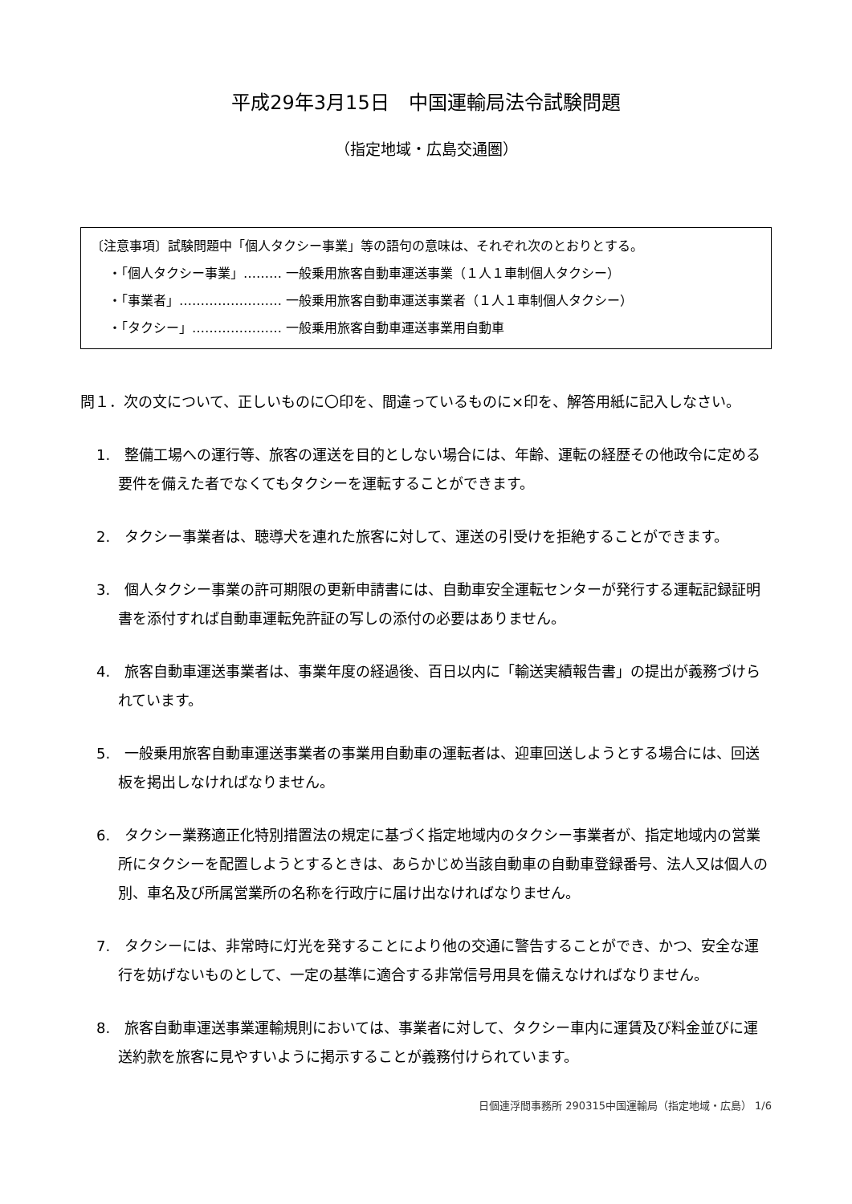平成29年3月15日　中国運輸局法令試験問題
（指定地域・広島交通圏）
〔注意事項〕試験問題中「個人タクシー事業」等の語句の意味は、それぞれ次のとおりとする。
・「個人タクシー事業」……… 一般乗用旅客自動車運送事業（１人１車制個人タクシー）
・「事業者」…………………… 一般乗用旅客自動車運送事業者（１人１車制個人タクシー）
・「タクシー」………………… 一般乗用旅客自動車運送事業用自動車
問１．次の文について、正しいものに〇印を、間違っているものに×印を、解答用紙に記入しなさい。
1.　整備工場への運行等、旅客の運送を目的としない場合には、年齢、運転の経歴その他政令に定める要件を備えた者でなくてもタクシーを運転することができます。
2.　タクシー事業者は、聴導犬を連れた旅客に対して、運送の引受けを拒絶することができます。
3.　個人タクシー事業の許可期限の更新申請書には、自動車安全運転センターが発行する運転記録証明書を添付すれば自動車運転免許証の写しの添付の必要はありません。
4.　旅客自動車運送事業者は、事業年度の経過後、百日以内に「輸送実績報告書」の提出が義務づけられています。
5.　一般乗用旅客自動車運送事業者の事業用自動車の運転者は、迎車回送しようとする場合には、回送板を掲出しなければなりません。
6.　タクシー業務適正化特別措置法の規定に基づく指定地域内のタクシー事業者が、指定地域内の営業所にタクシーを配置しようとするときは、あらかじめ当該自動車の自動車登録番号、法人又は個人の別、車名及び所属営業所の名称を行政庁に届け出なければなりません。
7.　タクシーには、非常時に灯光を発することにより他の交通に警告することができ、かつ、安全な運行を妨げないものとして、一定の基準に適合する非常信号用具を備えなければなりません。
8.　旅客自動車運送事業運輸規則においては、事業者に対して、タクシー車内に運賃及び料金並びに運送約款を旅客に見やすいように掲示することが義務付けられています。
日個連浮間事務所 290315中国運輸局（指定地域・広島） 1/6